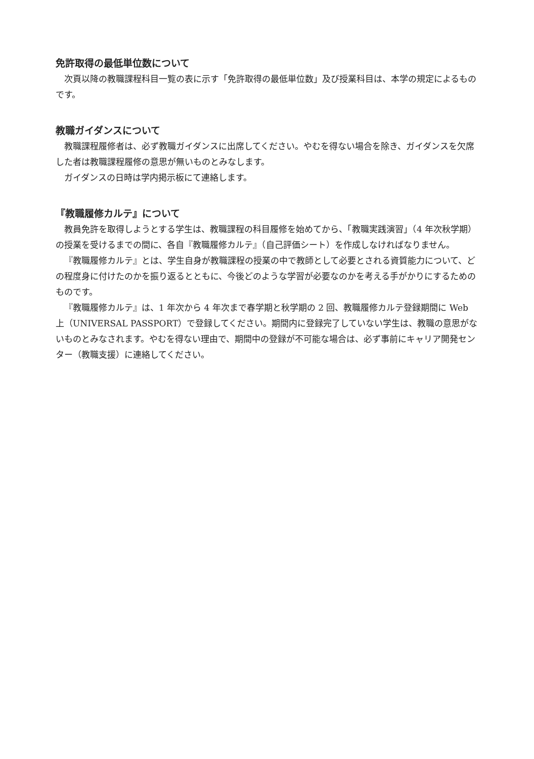免許取得の最低単位数について
次頁以降の教職課程科目一覧の表に示す「免許取得の最低単位数」及び授業科目は、本学の規定によるものです。
教職ガイダンスについて
教職課程履修者は、必ず教職ガイダンスに出席してください。やむを得ない場合を除き、ガイダンスを欠席した者は教職課程履修の意思が無いものとみなします。
ガイダンスの日時は学内掲示板にて連絡します。
『教職履修カルテ』について
教員免許を取得しようとする学生は、教職課程の科目履修を始めてから、「教職実践演習」（4 年次秋学期）の授業を受けるまでの間に、各自『教職履修カルテ』（自己評価シート）を作成しなければなりません。
『教職履修カルテ』とは、学生自身が教職課程の授業の中で教師として必要とされる資質能力について、どの程度身に付けたのかを振り返るとともに、今後どのような学習が必要なのかを考える手がかりにするためのものです。
『教職履修カルテ』は、1 年次から 4 年次まで春学期と秋学期の 2 回、教職履修カルテ登録期間に Web 上（UNIVERSAL PASSPORT）で登録してください。期間内に登録完了していない学生は、教職の意思がないものとみなされます。やむを得ない理由で、期間中の登録が不可能な場合は、必ず事前にキャリア開発センター（教職支援）に連絡してください。